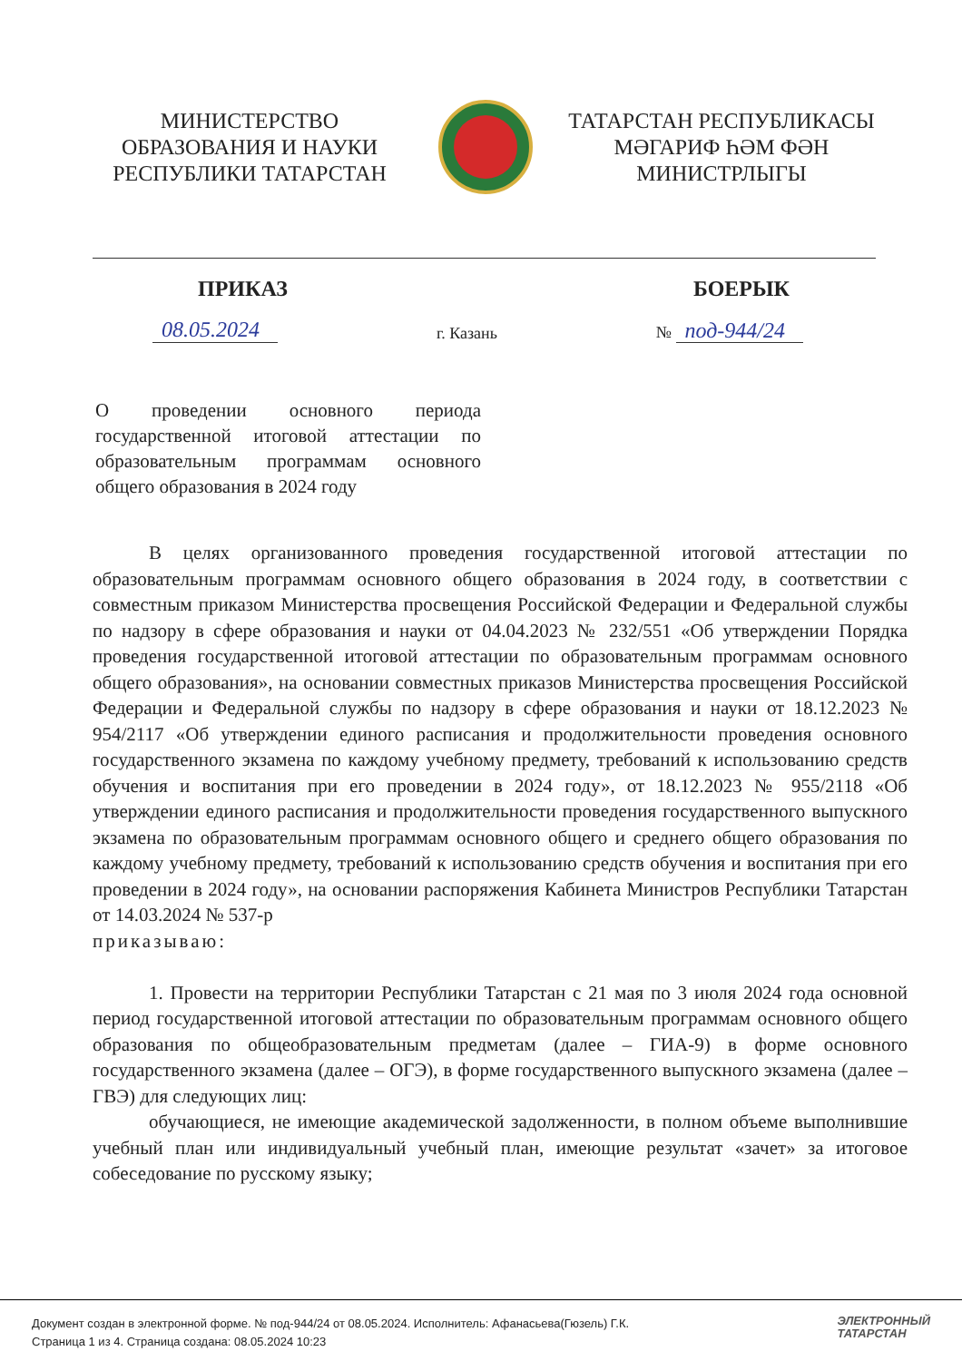МИНИСТЕРСТВО
ОБРАЗОВАНИЯ И НАУКИ
РЕСПУБЛИКИ ТАТАРСТАН
ТАТАРСТАН РЕСПУБЛИКАСЫ
МӘГАРИФ ҺӘМ ФӘН
МИНИСТРЛЫГЫ
ПРИКАЗ БОЕРЫК
08.05.2024 г. Казань № под-944/24
О проведении основного периода государственной итоговой аттестации по образовательным программам основного общего образования в 2024 году
В целях организованного проведения государственной итоговой аттестации по образовательным программам основного общего образования в 2024 году, в соответствии с совместным приказом Министерства просвещения Российской Федерации и Федеральной службы по надзору в сфере образования и науки от 04.04.2023 № 232/551 «Об утверждении Порядка проведения государственной итоговой аттестации по образовательным программам основного общего образования», на основании совместных приказов Министерства просвещения Российской Федерации и Федеральной службы по надзору в сфере образования и науки от 18.12.2023 № 954/2117 «Об утверждении единого расписания и продолжительности проведения основного государственного экзамена по каждому учебному предмету, требований к использованию средств обучения и воспитания при его проведении в 2024 году», от 18.12.2023 № 955/2118 «Об утверждении единого расписания и продолжительности проведения государственного выпускного экзамена по образовательным программам основного общего и среднего общего образования по каждому учебному предмету, требований к использованию средств обучения и воспитания при его проведении в 2024 году», на основании распоряжения Кабинета Министров Республики Татарстан от 14.03.2024 № 537-р
приказываю:
1. Провести на территории Республики Татарстан с 21 мая по 3 июля 2024 года основной период государственной итоговой аттестации по образовательным программам основного общего образования по общеобразовательным предметам (далее – ГИА-9) в форме основного государственного экзамена (далее – ОГЭ), в форме государственного выпускного экзамена (далее – ГВЭ) для следующих лиц:
обучающиеся, не имеющие академической задолженности, в полном объеме выполнившие учебный план или индивидуальный учебный план, имеющие результат «зачет» за итоговое собеседование по русскому языку;
Документ создан в электронной форме. № под-944/24 от 08.05.2024. Исполнитель: Афанасьева(Гюзель) Г.К.
Страница 1 из 4. Страница создана: 08.05.2024 10:23
ЭЛЕКТРОННЫЙ
ТАТАРСТАН